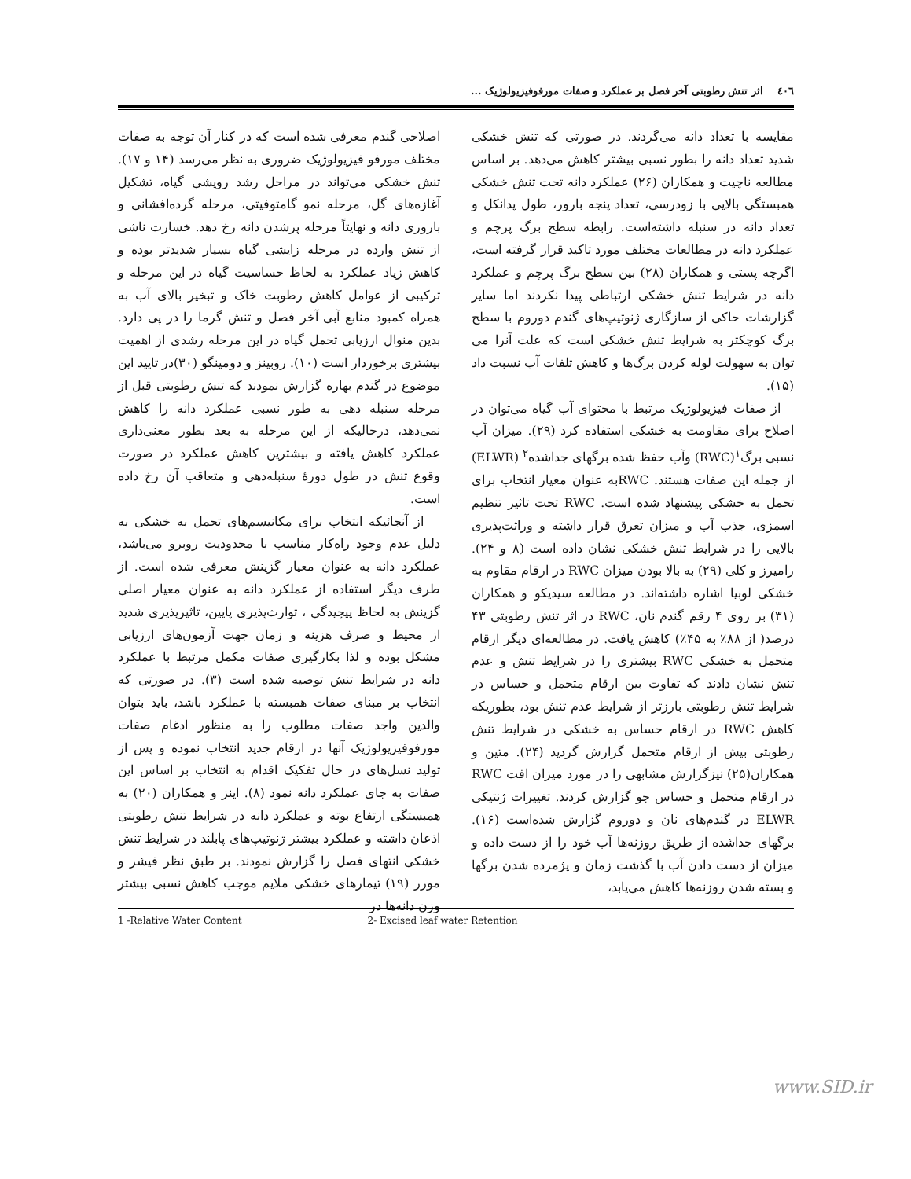٤٠٦ اثر تنش رطوبتی آخر فصل بر عملکرد و صفات مورفوفیزیولوژیک ...
اصلاحی گندم معرفی شده است که در کنار آن توجه به صفات مختلف مورفو فیزیولوژیک ضروری به نظر می‌رسد (۱۴ و ۱۷). تنش خشکی می‌تواند در مراحل رشد رویشی گیاه، تشکیل آغازه‌های گل، مرحله نمو گامتوفیتی، مرحله گرده‌افشانی و باروری دانه و نهایتاً مرحله پرشدن دانه رخ دهد. خسارت ناشی از تنش وارده در مرحله زایشی گیاه بسیار شدیدتر بوده و کاهش زیاد عملکرد به لحاظ حساسیت گیاه در این مرحله و ترکیبی از عوامل کاهش رطوبت خاک و تبخیر بالای آب به همراه کمبود منابع آبی آخر فصل و تنش گرما را در پی دارد. بدین منوال ارزیابی تحمل گیاه در این مرحله رشدی از اهمیت بیشتری برخوردار است (۱۰). روبینز و دومینگو (۳۰)در تایید این موضوع در گندم بهاره گزارش نمودند که تنش رطوبتی قبل از مرحله سنبله دهی به طور نسبی عملکرد دانه را کاهش نمی‌دهد، درحالیکه از این مرحله به بعد بطور معنی‌داری عملکرد کاهش یافته و بیشترین کاهش عملکرد در صورت وقوع تنش در طول دورهٔ سنبله‌دهی و متعاقب آن رخ داده است.
از آنجائیکه انتخاب برای مکانیسم‌های تحمل به خشکی به دلیل عدم وجود راه‌کار مناسب با محدودیت روبرو می‌باشد، عملکرد دانه به عنوان معیار گزینش معرفی شده است. از طرف دیگر استفاده از عملکرد دانه به عنوان معیار اصلی گزینش به لحاظ پیچیدگی ، توارث‌پذیری پایین، تاثیرپذیری شدید از محیط و صرف هزینه و زمان جهت آزمون‌های ارزیابی مشکل بوده و لذا بکارگیری صفات مکمل مرتبط با عملکرد دانه در شرایط تنش توصیه شده است (۳). در صورتی که انتخاب بر مبنای صفات همبسته با عملکرد باشد، باید بتوان والدین واجد صفات مطلوب را به منظور ادغام صفات مورفوفیزیولوژیک آنها در ارقام جدید انتخاب نموده و پس از تولید نسل‌های در حال تفکیک اقدام به انتخاب بر اساس این صفات به جای عملکرد دانه نمود (۸). اینز و همکاران (۲۰) به همبستگی ارتفاع بوته و عملکرد دانه در شرایط تنش رطوبتی اذعان داشته و عملکرد بیشتر ژنوتیپ‌های پابلند در شرایط تنش خشکی انتهای فصل را گزارش نمودند. بر طبق نظر فیشر و مورر (۱۹) تیمارهای خشکی ملایم موجب کاهش نسبی بیشتر وزن دانه‌ها در
مقایسه با تعداد دانه می‌گردند. در صورتی که تنش خشکی شدید تعداد دانه را بطور نسبی بیشتر کاهش می‌دهد. بر اساس مطالعه ناچیت و همکاران (۲۶) عملکرد دانه تحت تنش خشکی همبستگی بالایی با زودرسی، تعداد پنجه بارور، طول پدانکل و تعداد دانه در سنبله داشته‌است. رابطه سطح برگ پرچم و عملکرد دانه در مطالعات مختلف مورد تاکید قرار گرفته است، اگرچه پستی و همکاران (۲۸) بین سطح برگ پرچم و عملکرد دانه در شرایط تنش خشکی ارتباطی پیدا نکردند اما سایر گزارشات حاکی از سازگاری ژنوتیپ‌های گندم دوروم با سطح برگ کوچکتر به شرایط تنش خشکی است که علت آنرا می توان به سهولت لوله کردن برگ‌ها و کاهش تلفات آب نسبت داد (۱۵).
از صفات فیزیولوژیک مرتبط با محتوای آب گیاه می‌توان در اصلاح برای مقاومت به خشکی استفاده کرد (۲۹). میزان آب نسبی برگ<sup>۱</sup>(RWC) وآب حفظ شده برگهای جداشده<sup>۲</sup> (ELWR) از جمله این صفات هستند. RWCبه عنوان معیار انتخاب برای تحمل به خشکی پیشنهاد شده است. RWC تحت تاثیر تنظیم اسمزی، جذب آب و میزان تعرق قرار داشته و وراثت‌پذیری بالایی را در شرایط تنش خشکی نشان داده است (۸ و ۲۴). رامیرز و کلی (۲۹) به بالا بودن میزان RWC در ارقام مقاوم به خشکی لوبیا اشاره داشته‌اند. در مطالعه سیدیکو و همکاران (۳۱) بر روی ۴ رقم گندم نان، RWC در اثر تنش رطوبتی ۴۳ درصد( از ۸۸٪ به ۴۵٪) کاهش یافت. در مطالعه‌ای دیگر ارقام متحمل به خشکی RWC بیشتری را در شرایط تنش و عدم تنش نشان دادند که تفاوت بین ارقام متحمل و حساس در شرایط تنش رطوبتی بارزتر از شرایط عدم تنش بود، بطوریکه کاهش RWC در ارقام حساس به خشکی در شرایط تنش رطوبتی بیش از ارقام متحمل گزارش گردید (۲۴). متین و همکاران(۲۵) نیزگزارش مشابهی را در مورد میزان افت RWC در ارقام متحمل و حساس جو گزارش کردند. تغییرات ژنتیکی ELWR در گندم‌های نان و دوروم گزارش شده‌است (۱۶). برگهای جداشده از طریق روزنه‌ها آب خود را از دست داده و میزان از دست دادن آب با گذشت زمان و پژمرده شدن برگها و بسته شدن روزنه‌ها کاهش می‌یابد،
1 -Relative Water Content 2- Excised leaf water Retention
www.SID.ir